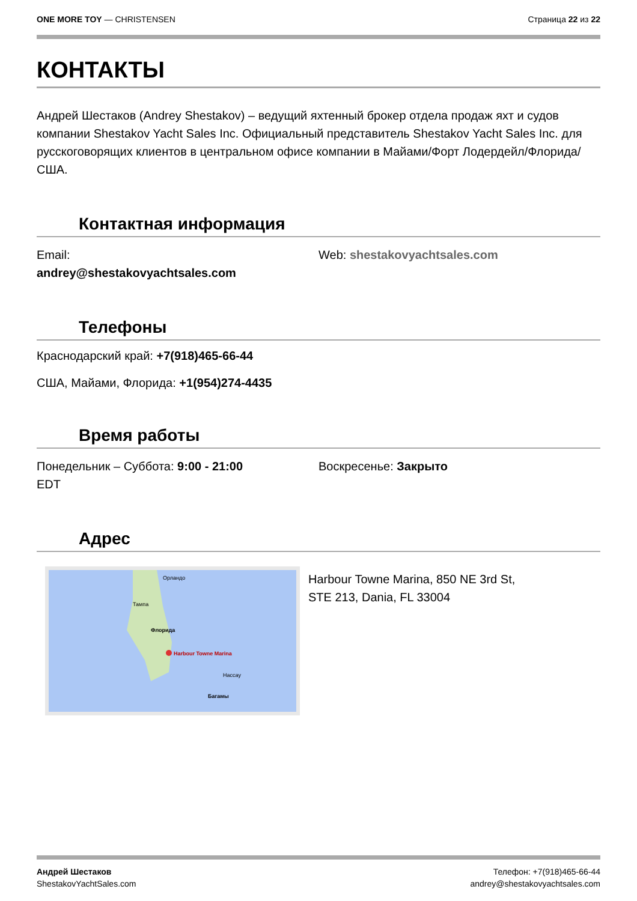ONE MORE TOY — CHRISTENSEN Страница 22 из 22
КОНТАКТЫ
Андрей Шестаков (Andrey Shestakov) – ведущий яхтенный брокер отдела продаж яхт и судов компании Shestakov Yacht Sales Inc. Официальный представитель Shestakov Yacht Sales Inc. для русскоговорящих клиентов в центральном офисе компании в Майами/Форт Лодердейл/Флорида/США.
Контактная информация
Email:
andrey@shestakovyachtsales.com
Web: shestakovyachtsales.com
Телефоны
Краснодарский край: +7(918)465-66-44
США, Майами, Флорида: +1(954)274-4435
Время работы
Понедельник – Суббота: 9:00 - 21:00
EDT
Воскресенье: Закрыто
Адрес
Орландо
Тампа
Флорида
Harbour Towne Marina
Нассау
Багамы
Harbour Towne Marina, 850 NE 3rd St,
STE 213, Dania, FL 33004
Андрей Шестаков
ShestakovYachtSales.com
Телефон: +7(918)465-66-44
andrey@shestakovyachtsales.com